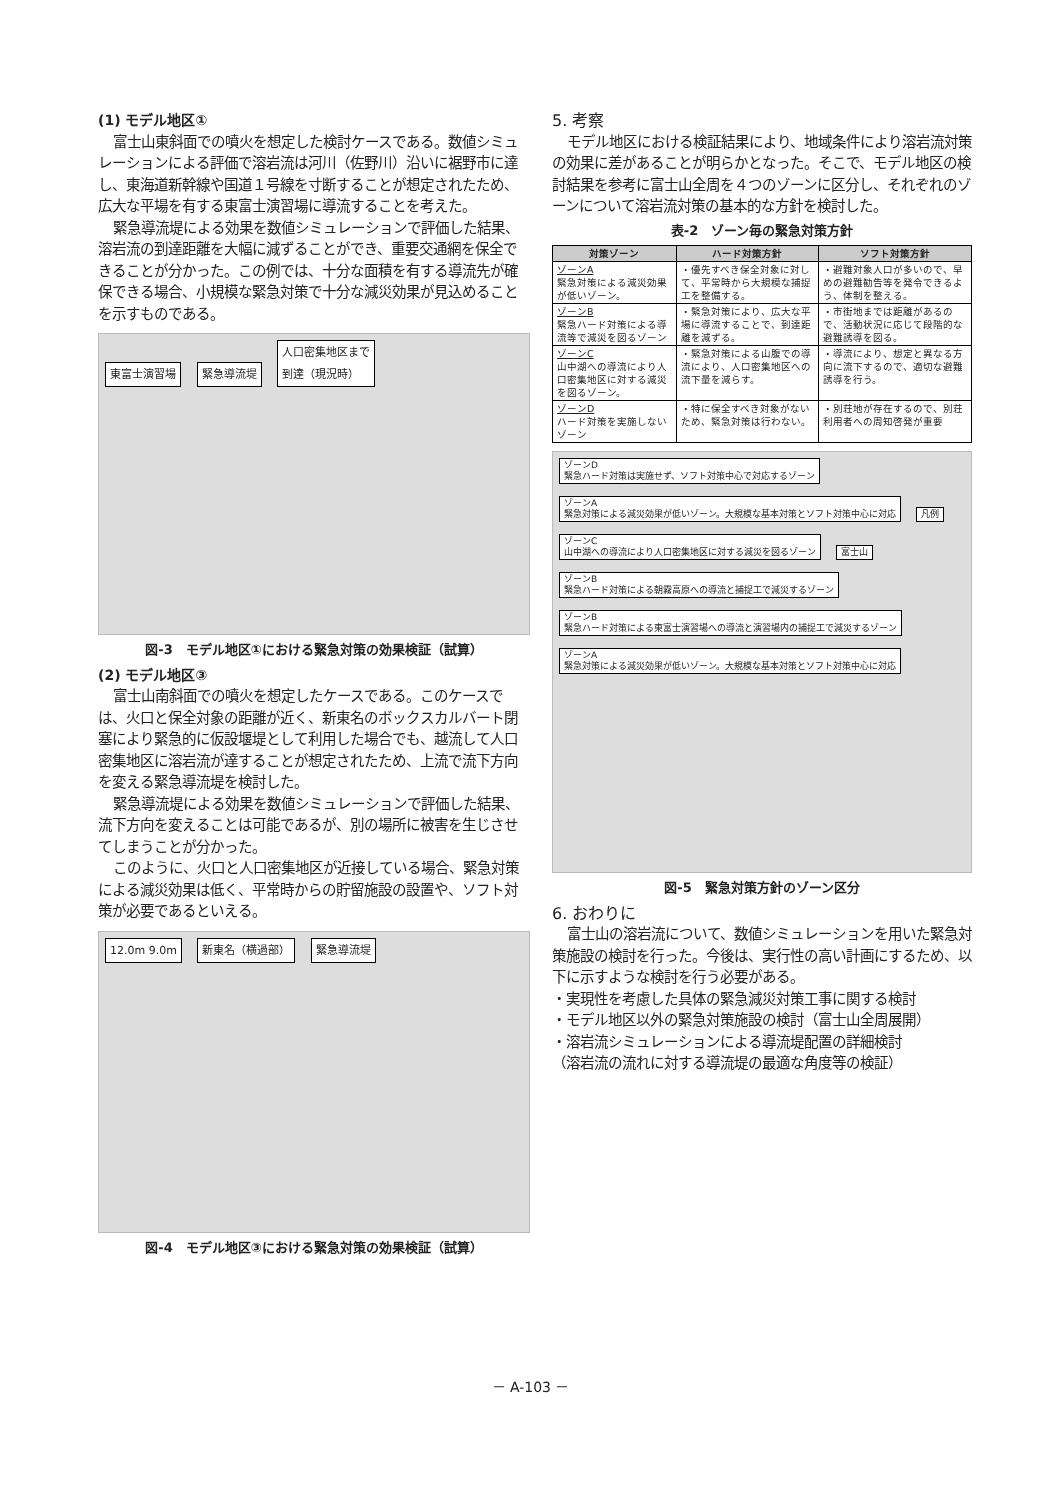(1) モデル地区①
富士山東斜面での噴火を想定した検討ケースである。数値シミュレーションによる評価で溶岩流は河川（佐野川）沿いに裾野市に達し、東海道新幹線や国道１号線を寸断することが想定されたため、広大な平場を有する東富士演習場に導流することを考えた。
緊急導流堤による効果を数値シミュレーションで評価した結果、溶岩流の到達距離を大幅に減ずることができ、重要交通網を保全できることが分かった。この例では、十分な面積を有する導流先が確保できる場合、小規模な緊急対策で十分な減災効果が見込めることを示すものである。
東富士演習場 緊急導流堤 人口密集地区まで
到達（現況時）
図-3　モデル地区①における緊急対策の効果検証（試算）
(2) モデル地区③
富士山南斜面での噴火を想定したケースである。このケースでは、火口と保全対象の距離が近く、新東名のボックスカルバート閉塞により緊急的に仮設堰堤として利用した場合でも、越流して人口密集地区に溶岩流が達することが想定されたため、上流で流下方向を変える緊急導流堤を検討した。
緊急導流堤による効果を数値シミュレーションで評価した結果、流下方向を変えることは可能であるが、別の場所に被害を生じさせてしまうことが分かった。
このように、火口と人口密集地区が近接している場合、緊急対策による減災効果は低く、平常時からの貯留施設の設置や、ソフト対策が必要であるといえる。
12.0m 9.0m 新東名（横過部） 緊急導流堤
図-4　モデル地区③における緊急対策の効果検証（試算）
5. 考察
モデル地区における検証結果により、地域条件により溶岩流対策の効果に差があることが明らかとなった。そこで、モデル地区の検討結果を参考に富士山全周を４つのゾーンに区分し、それぞれのゾーンについて溶岩流対策の基本的な方針を検討した。
表-2　ゾーン毎の緊急対策方針
| 対策ゾーン | ハード対策方針 | ソフト対策方針 |
| --- | --- | --- |
| ゾーンA 緊急対策による減災効果が低いゾーン。 | ・優先すべき保全対象に対して、平常時から大規模な捕捉工を整備する。 | ・避難対象人口が多いので、早めの避難勧告等を発令できるよう、体制を整える。 |
| ゾーンB 緊急ハード対策による導流等で減災を図るゾーン | ・緊急対策により、広大な平場に導流することで、到達距離を減ずる。 | ・市街地までは距離があるので、活動状況に応じて段階的な避難誘導を図る。 |
| ゾーンC 山中湖への導流により人口密集地区に対する減災を図るゾーン。 | ・緊急対策による山腹での導流により、人口密集地区への流下量を減らす。 | ・導流により、想定と異なる方向に流下するので、適切な避難誘導を行う。 |
| ゾーンD ハード対策を実施しないゾーン | ・特に保全すべき対象がないため、緊急対策は行わない。 | ・別荘地が存在するので、別荘利用者への周知啓発が重要 |
ゾーンD
緊急ハード対策は実施せず、ソフト対策中心で対応するゾーン ゾーンA
緊急対策による減災効果が低いゾーン。大規模な基本対策とソフト対策中心に対応 凡例 ゾーンC
山中湖への導流により人口密集地区に対する減災を図るゾーン 富士山 ゾーンB
緊急ハード対策による朝霧高原への導流と捕捉工で減災するゾーン ゾーンB
緊急ハード対策による東富士演習場への導流と演習場内の捕捉工で減災するゾーン ゾーンA
緊急対策による減災効果が低いゾーン。大規模な基本対策とソフト対策中心に対応
図-5　緊急対策方針のゾーン区分
6. おわりに
富士山の溶岩流について、数値シミュレーションを用いた緊急対策施設の検討を行った。今後は、実行性の高い計画にするため、以下に示すような検討を行う必要がある。
・実現性を考慮した具体の緊急減災対策工事に関する検討
・モデル地区以外の緊急対策施設の検討（富士山全周展開）
・溶岩流シミュレーションによる導流堤配置の詳細検討
（溶岩流の流れに対する導流堤の最適な角度等の検証）
－ A-103 －